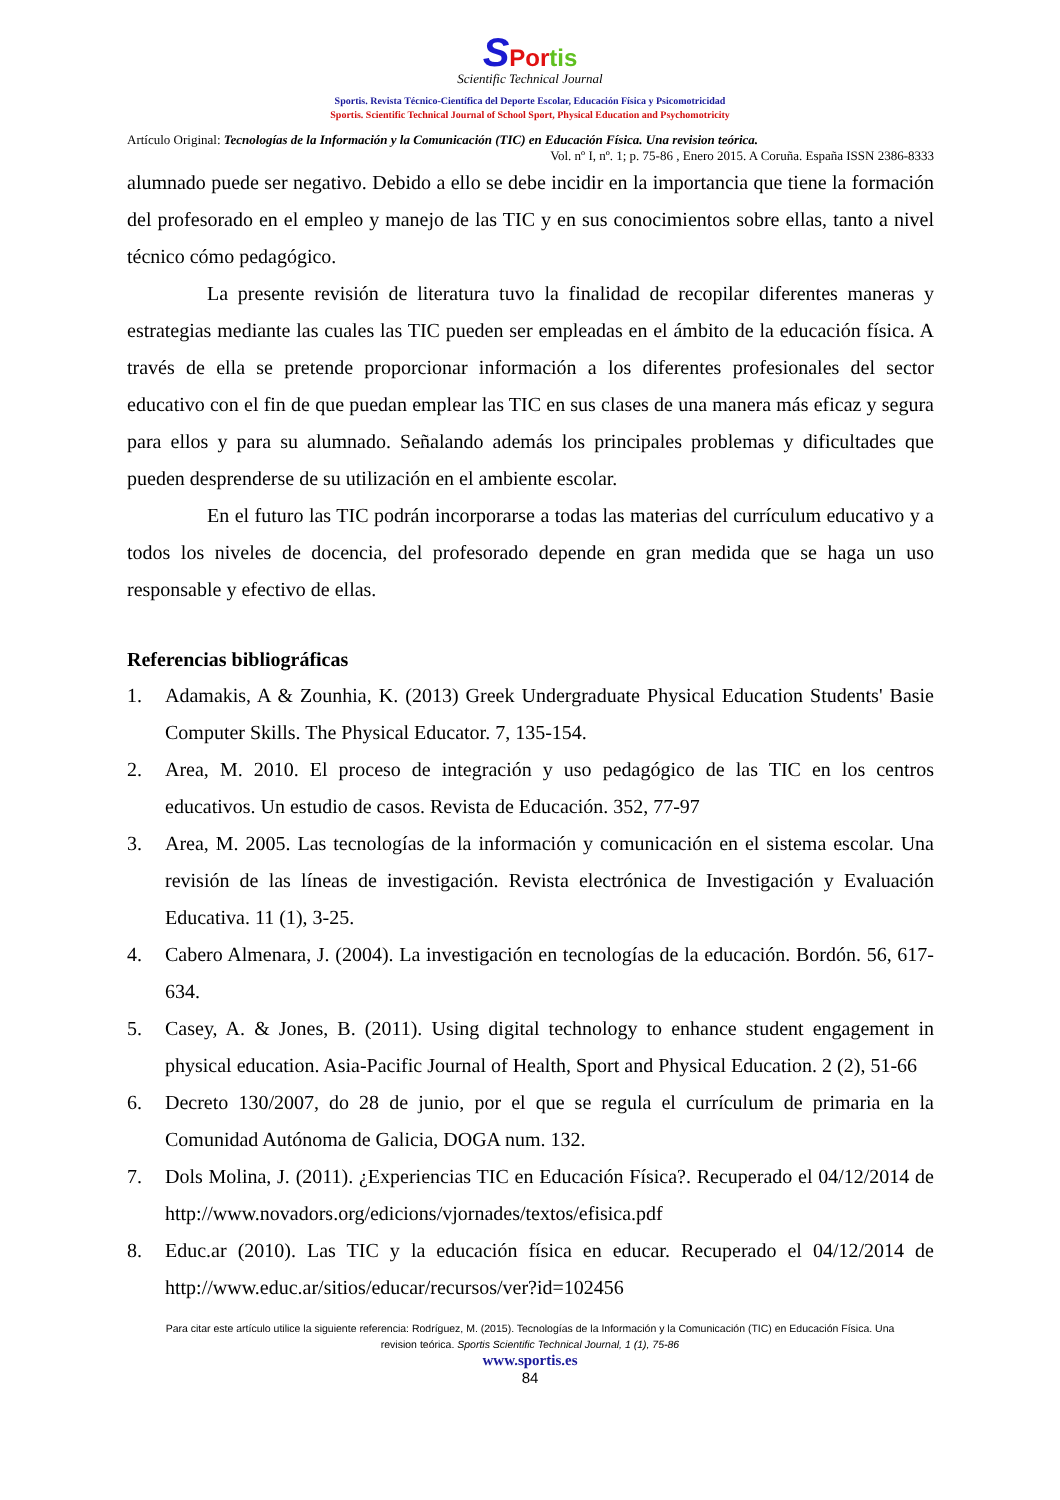SPor tis
Scientific Technical Journal
Sportis. Revista Técnico-Científica del Deporte Escolar, Educación Física y Psicomotricidad
Sportis. Scientific Technical Journal of School Sport, Physical Education and Psychomotricity
Artículo Original: Tecnologías de la Información y la Comunicación (TIC) en Educación Física. Una revision teórica.
Vol. nº I, nº. 1; p. 75-86 , Enero 2015. A Coruña. España ISSN 2386-8333
alumnado puede ser negativo. Debido a ello se debe incidir en la importancia que tiene la formación del profesorado en el empleo y manejo de las TIC y en sus conocimientos sobre ellas, tanto a nivel técnico cómo pedagógico.
La presente revisión de literatura tuvo la finalidad de recopilar diferentes maneras y estrategias mediante las cuales las TIC pueden ser empleadas en el ámbito de la educación física. A través de ella se pretende proporcionar información a los diferentes profesionales del sector educativo con el fin de que puedan emplear las TIC en sus clases de una manera más eficaz y segura para ellos y para su alumnado. Señalando además los principales problemas y dificultades que pueden desprenderse de su utilización en el ambiente escolar.
En el futuro las TIC podrán incorporarse a todas las materias del currículum educativo y a todos los niveles de docencia, del profesorado depende en gran medida que se haga un uso responsable y efectivo de ellas.
Referencias bibliográficas
1. Adamakis, A & Zounhia, K. (2013) Greek Undergraduate Physical Education Students' Basie Computer Skills. The Physical Educator. 7, 135-154.
2. Area, M. 2010. El proceso de integración y uso pedagógico de las TIC en los centros educativos. Un estudio de casos. Revista de Educación. 352, 77-97
3. Area, M. 2005. Las tecnologías de la información y comunicación en el sistema escolar. Una revisión de las líneas de investigación. Revista electrónica de Investigación y Evaluación Educativa. 11 (1), 3-25.
4. Cabero Almenara, J. (2004). La investigación en tecnologías de la educación. Bordón. 56, 617-634.
5. Casey, A. & Jones, B. (2011). Using digital technology to enhance student engagement in physical education. Asia-Pacific Journal of Health, Sport and Physical Education. 2 (2), 51-66
6. Decreto 130/2007, do 28 de junio, por el que se regula el currículum de primaria en la Comunidad Autónoma de Galicia, DOGA num. 132.
7. Dols Molina, J. (2011). ¿Experiencias TIC en Educación Física?. Recuperado el 04/12/2014 de http://www.novadors.org/edicions/vjornades/textos/efisica.pdf
8. Educ.ar (2010). Las TIC y la educación física en educar. Recuperado el 04/12/2014 de http://www.educ.ar/sitios/educar/recursos/ver?id=102456
Para citar este artículo utilice la siguiente referencia: Rodríguez, M. (2015). Tecnologías de la Información y la Comunicación (TIC) en Educación Física. Una
revision teórica. Sportis Scientific Technical Journal, 1 (1), 75-86
www.sportis.es
84